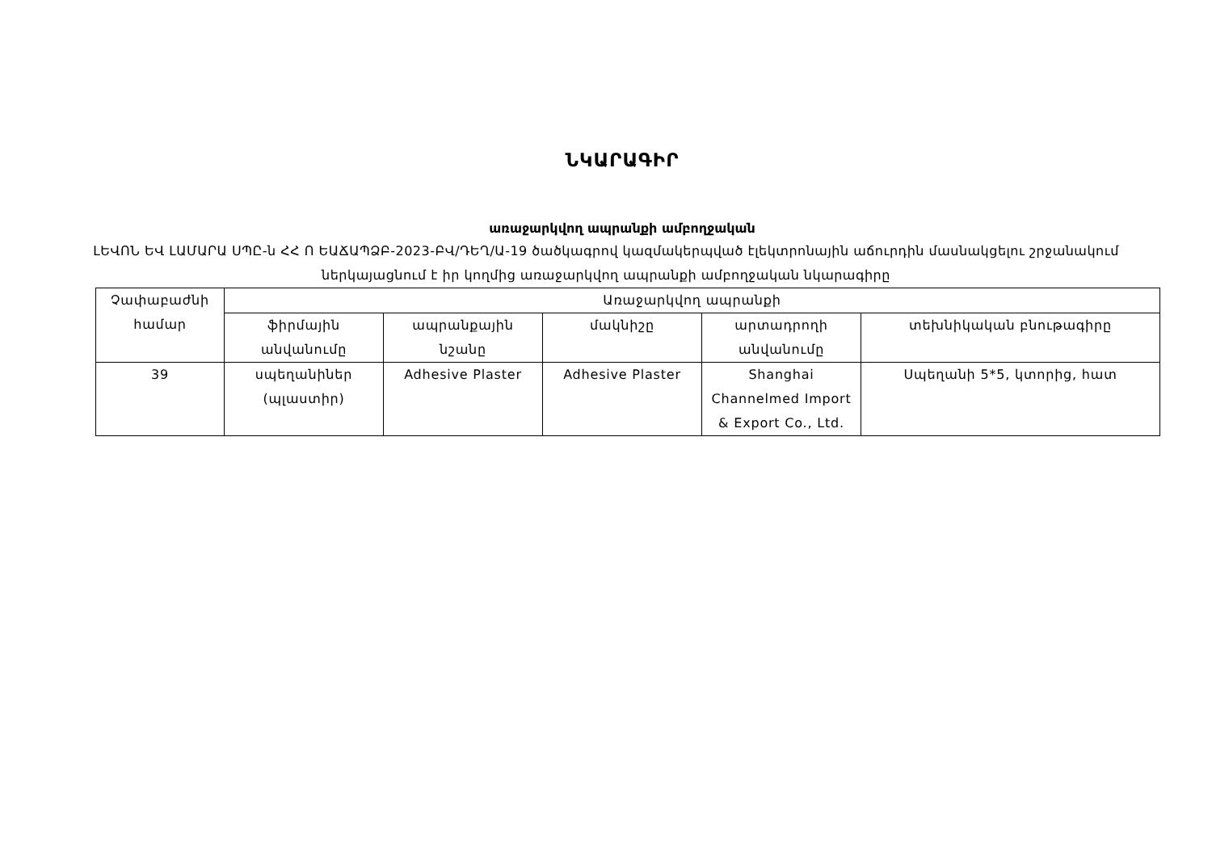ՆԿԱՐԱԳԻՐ
առաջարկվող ապրանքի ամբողջական
ԼԵՎՈՆ ԵՎ ԼԱՄԱՐԱ ՍՊԸ-ն ՀՀ Ո ԵԱՃԱՊՁԲ-2023-ԲՎ/ԴԵՂ/Ա-19 ծածկագրով կազմակերպված էլեկտրոնային աճուրդին մասնակցելու շրջանակում ներկայացնում է իր կողմից առաջարկվող ապրանքի ամբողջական նկարագիրը
| Չափաբաժնի համար | Առաջարկվող ապրանքի | | | | |
| --- | --- | --- | --- | --- | --- |
| | ֆիրմային անվանումը | ապրանքային նշանը | մակնիշը | արտադրողի անվանումը | տեխնիկական բնութագիրը |
| 39 | սպեղանիներ (պլաստիր) | Adhesive Plaster | Adhesive Plaster | Shanghai Channelmed Import & Export Co., Ltd. | Սպեղանի 5*5, կտորից, հատ |